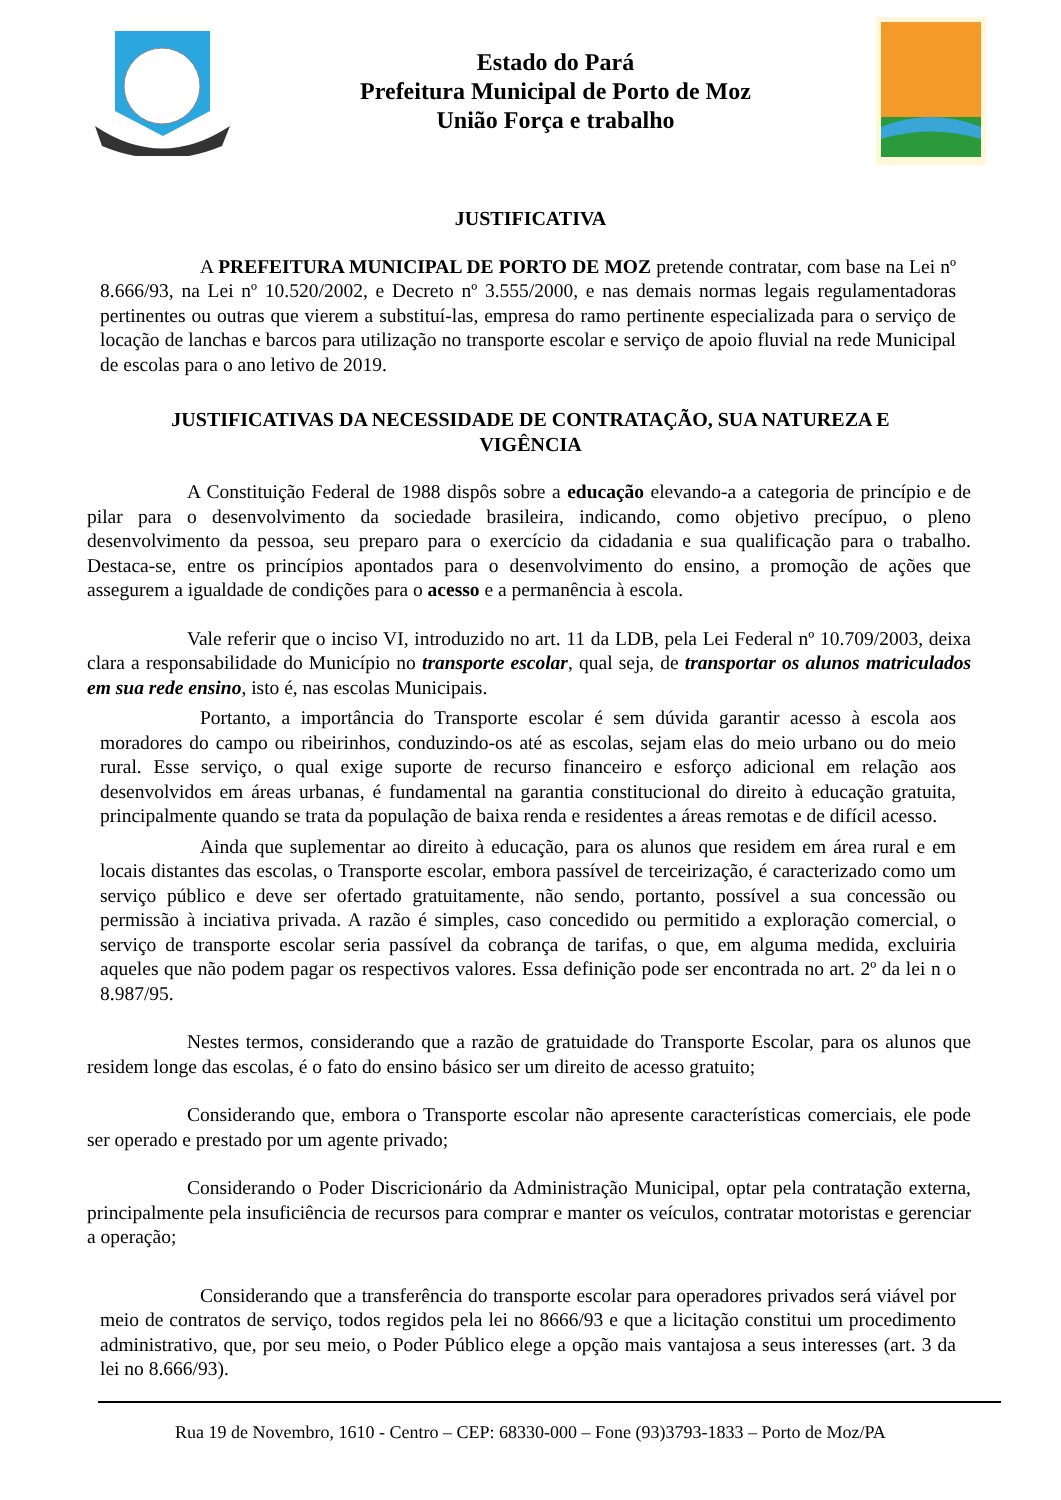Estado do Pará
Prefeitura Municipal de Porto de Moz
União Força e trabalho
JUSTIFICATIVA
A PREFEITURA MUNICIPAL DE PORTO DE MOZ pretende contratar, com base na Lei nº 8.666/93, na Lei nº 10.520/2002, e Decreto nº 3.555/2000, e nas demais normas legais regulamentadoras pertinentes ou outras que vierem a substituí-las, empresa do ramo pertinente especializada para o serviço de locação de lanchas e barcos para utilização no transporte escolar e serviço de apoio fluvial na rede Municipal de escolas para o ano letivo de 2019.
JUSTIFICATIVAS DA NECESSIDADE DE CONTRATAÇÃO, SUA NATUREZA E VIGÊNCIA
A Constituição Federal de 1988 dispôs sobre a educação elevando-a a categoria de princípio e de pilar para o desenvolvimento da sociedade brasileira, indicando, como objetivo precípuo, o pleno desenvolvimento da pessoa, seu preparo para o exercício da cidadania e sua qualificação para o trabalho. Destaca-se, entre os princípios apontados para o desenvolvimento do ensino, a promoção de ações que assegurem a igualdade de condições para o acesso e a permanência à escola.
Vale referir que o inciso VI, introduzido no art. 11 da LDB, pela Lei Federal nº 10.709/2003, deixa clara a responsabilidade do Município no transporte escolar, qual seja, de transportar os alunos matriculados em sua rede ensino, isto é, nas escolas Municipais.
Portanto, a importância do Transporte escolar é sem dúvida garantir acesso à escola aos moradores do campo ou ribeirinhos, conduzindo-os até as escolas, sejam elas do meio urbano ou do meio rural. Esse serviço, o qual exige suporte de recurso financeiro e esforço adicional em relação aos desenvolvidos em áreas urbanas, é fundamental na garantia constitucional do direito à educação gratuita, principalmente quando se trata da população de baixa renda e residentes a áreas remotas e de difícil acesso.
Ainda que suplementar ao direito à educação, para os alunos que residem em área rural e em locais distantes das escolas, o Transporte escolar, embora passível de terceirização, é caracterizado como um serviço público e deve ser ofertado gratuitamente, não sendo, portanto, possível a sua concessão ou permissão à inciativa privada. A razão é simples, caso concedido ou permitido a exploração comercial, o serviço de transporte escolar seria passível da cobrança de tarifas, o que, em alguma medida, excluiria aqueles que não podem pagar os respectivos valores. Essa definição pode ser encontrada no art. 2º da lei n o 8.987/95.
Nestes termos, considerando que a razão de gratuidade do Transporte Escolar, para os alunos que residem longe das escolas, é o fato do ensino básico ser um direito de acesso gratuito;
Considerando que, embora o Transporte escolar não apresente características comerciais, ele pode ser operado e prestado por um agente privado;
Considerando o Poder Discricionário da Administração Municipal, optar pela contratação externa, principalmente pela insuficiência de recursos para comprar e manter os veículos, contratar motoristas e gerenciar a operação;
Considerando que a transferência do transporte escolar para operadores privados será viável por meio de contratos de serviço, todos regidos pela lei no 8666/93 e que a licitação constitui um procedimento administrativo, que, por seu meio, o Poder Público elege a opção mais vantajosa a seus interesses (art. 3 da lei no 8.666/93).
Rua 19 de Novembro, 1610 - Centro – CEP: 68330-000 – Fone (93)3793-1833 – Porto de Moz/PA